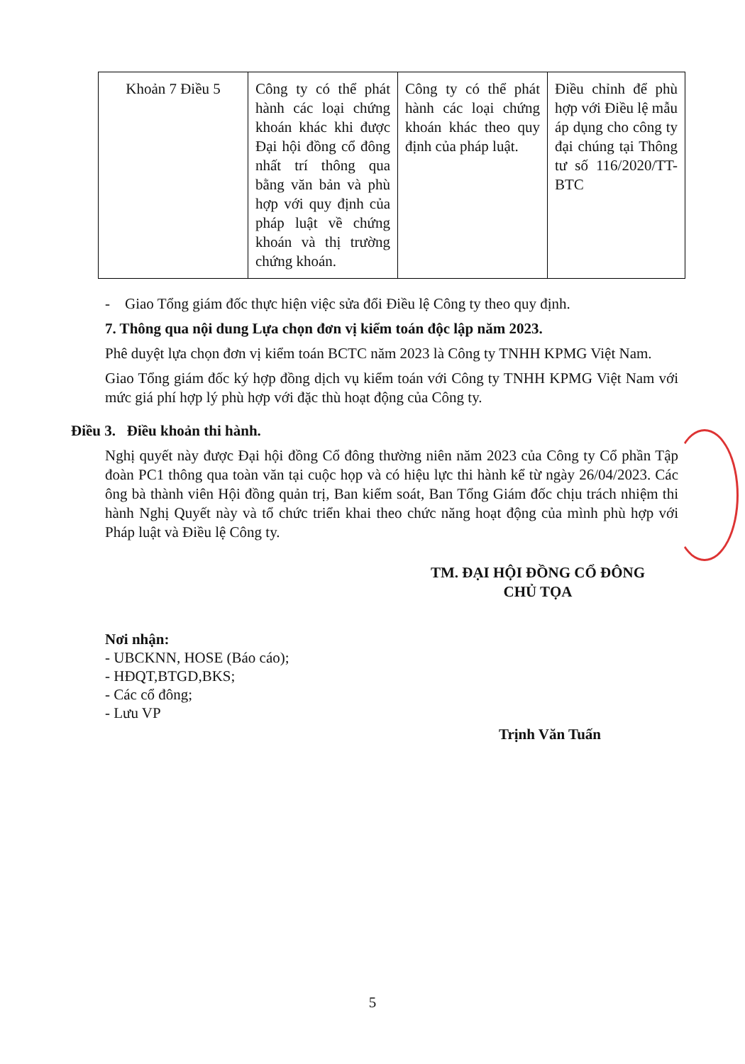| Khoản 7 Điều 5 | Công ty có thể phát hành các loại chứng khoán khác khi được Đại hội đồng cổ đông nhất trí thông qua bằng văn bản và phù hợp với quy định của pháp luật về chứng khoán và thị trường chứng khoán. | Công ty có thể phát hành các loại chứng khoán khác theo quy định của pháp luật. | Điều chỉnh để phù hợp với Điều lệ mẫu áp dụng cho công ty đại chúng tại Thông tư số 116/2020/TT-BTC |
- Giao Tổng giám đốc thực hiện việc sửa đổi Điều lệ Công ty theo quy định.
7. Thông qua nội dung Lựa chọn đơn vị kiểm toán độc lập năm 2023.
Phê duyệt lựa chọn đơn vị kiểm toán BCTC năm 2023 là Công ty TNHH KPMG Việt Nam.
Giao Tổng giám đốc ký hợp đồng dịch vụ kiểm toán với Công ty TNHH KPMG Việt Nam với mức giá phí hợp lý phù hợp với đặc thù hoạt động của Công ty.
Điều 3. Điều khoản thi hành.
Nghị quyết này được Đại hội đồng Cổ đông thường niên năm 2023 của Công ty Cổ phần Tập đoàn PC1 thông qua toàn văn tại cuộc họp và có hiệu lực thi hành kể từ ngày 26/04/2023. Các ông bà thành viên Hội đồng quản trị, Ban kiểm soát, Ban Tổng Giám đốc chịu trách nhiệm thi hành Nghị Quyết này và tổ chức triển khai theo chức năng hoạt động của mình phù hợp với Pháp luật và Điều lệ Công ty.
TM. ĐẠI HỘI ĐỒNG CỔ ĐÔNG
CHỦ TỌA
Nơi nhận:
- UBCKNN, HOSE (Báo cáo);
- HĐQT,BTGD,BKS;
- Các cổ đông;
- Lưu VP
Trịnh Văn Tuấn
5